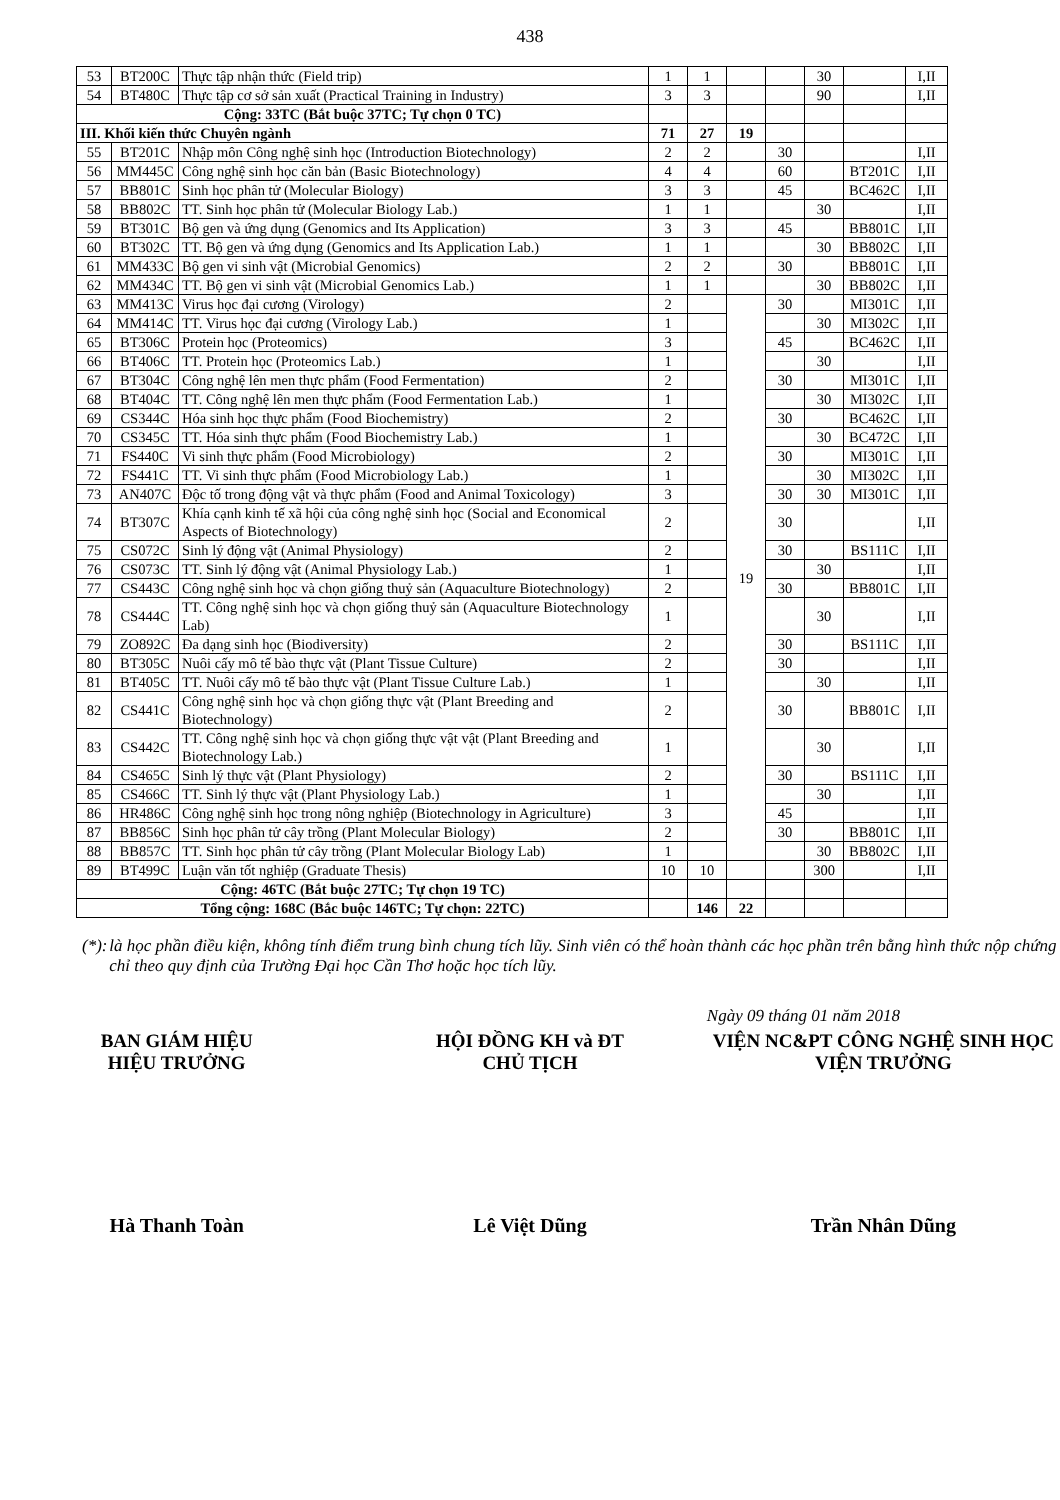438
| 53 | BT200C | Thực tập nhận thức (Field trip) | 1 | 1 | | | 30 | | I,II |
| 54 | BT480C | Thực tập cơ sở sản xuất (Practical Training in Industry) | 3 | 3 | | | 90 | | I,II |
| Cộng: 33TC (Bắt buộc 37TC; Tự chọn 0 TC) | | | | | | | | | |
| III. Khối kiến thức Chuyên ngành | | | 71 | 27 | 19 | | | | |
| 55 | BT201C | Nhập môn Công nghệ sinh học (Introduction Biotechnology) | 2 | 2 | | 30 | | | I,II |
| 56 | MM445C | Công nghệ sinh học căn bản (Basic Biotechnology) | 4 | 4 | | 60 | | BT201C | I,II |
| 57 | BB801C | Sinh học phân tử (Molecular Biology) | 3 | 3 | | 45 | | BC462C | I,II |
| 58 | BB802C | TT. Sinh học phân tử (Molecular Biology Lab.) | 1 | 1 | | | 30 | | I,II |
| 59 | BT301C | Bộ gen và ứng dụng (Genomics and Its Application) | 3 | 3 | | 45 | | BB801C | I,II |
| 60 | BT302C | TT. Bộ gen và ứng dụng (Genomics and Its Application Lab.) | 1 | 1 | | | 30 | BB802C | I,II |
| 61 | MM433C | Bộ gen vi sinh vật (Microbial Genomics) | 2 | 2 | | 30 | | BB801C | I,II |
| 62 | MM434C | TT. Bộ gen vi sinh vật (Microbial Genomics Lab.) | 1 | 1 | | | 30 | BB802C | I,II |
| 63 | MM413C | Virus học đại cương (Virology) | 2 | | 19 | 30 | | MI301C | I,II |
| 64 | MM414C | TT. Virus học đại cương (Virology Lab.) | 1 | | | | 30 | MI302C | I,II |
| 65 | BT306C | Protein học (Proteomics) | 3 | | | 45 | | BC462C | I,II |
| 66 | BT406C | TT. Protein học (Proteomics Lab.) | 1 | | | | 30 | | I,II |
| 67 | BT304C | Công nghệ lên men thực phẩm (Food Fermentation) | 2 | | | 30 | | MI301C | I,II |
| 68 | BT404C | TT. Công nghệ lên men thực phẩm (Food Fermentation Lab.) | 1 | | | | 30 | MI302C | I,II |
| 69 | CS344C | Hóa sinh học thực phẩm (Food Biochemistry) | 2 | | | 30 | | BC462C | I,II |
| 70 | CS345C | TT. Hóa sinh thực phẩm (Food Biochemistry Lab.) | 1 | | | | 30 | BC472C | I,II |
| 71 | FS440C | Vi sinh thực phẩm (Food Microbiology) | 2 | | | 30 | | MI301C | I,II |
| 72 | FS441C | TT. Vi sinh thực phẩm (Food Microbiology Lab.) | 1 | | | | 30 | MI302C | I,II |
| 73 | AN407C | Độc tố trong động vật và thực phẩm (Food and Animal Toxicology) | 3 | | | 30 | 30 | MI301C | I,II |
| 74 | BT307C | Khía cạnh kinh tế xã hội của công nghệ sinh học (Social and Economical Aspects of Biotechnology) | 2 | | | 30 | | | I,II |
| 75 | CS072C | Sinh lý động vật (Animal Physiology) | 2 | | | 30 | | BS111C | I,II |
| 76 | CS073C | TT. Sinh lý động vật (Animal Physiology Lab.) | 1 | | | | 30 | | I,II |
| 77 | CS443C | Công nghệ sinh học và chọn giống thuỷ sản (Aquaculture Biotechnology) | 2 | | | 30 | | BB801C | I,II |
| 78 | CS444C | TT. Công nghệ sinh học và chọn giống thuỷ sản (Aquaculture Biotechnology Lab) | 1 | | | | 30 | | I,II |
| 79 | ZO892C | Đa dạng sinh học (Biodiversity) | 2 | | | 30 | | BS111C | I,II |
| 80 | BT305C | Nuôi cấy mô tế bào thực vật (Plant Tissue Culture) | 2 | | | 30 | | | I,II |
| 81 | BT405C | TT. Nuôi cấy mô tế bào thực vật (Plant Tissue Culture Lab.) | 1 | | | | 30 | | I,II |
| 82 | CS441C | Công nghệ sinh học và chọn giống thực vật (Plant Breeding and Biotechnology) | 2 | | | 30 | | BB801C | I,II |
| 83 | CS442C | TT. Công nghệ sinh học và chọn giống thực vật vật (Plant Breeding and Biotechnology Lab.) | 1 | | | | 30 | | I,II |
| 84 | CS465C | Sinh lý thực vật (Plant Physiology) | 2 | | | 30 | | BS111C | I,II |
| 85 | CS466C | TT. Sinh lý thực vật (Plant Physiology Lab.) | 1 | | | | 30 | | I,II |
| 86 | HR486C | Công nghệ sinh học trong nông nghiệp (Biotechnology in Agriculture) | 3 | | | 45 | | | I,II |
| 87 | BB856C | Sinh học phân tử cây trồng (Plant Molecular Biology) | 2 | | | 30 | | BB801C | I,II |
| 88 | BB857C | TT. Sinh học phân tử cây trồng (Plant Molecular Biology Lab) | 1 | | | | 30 | BB802C | I,II |
| 89 | BT499C | Luận văn tốt nghiệp (Graduate Thesis) | 10 | 10 | | | 300 | | I,II |
| Cộng: 46TC (Bắt buộc 27TC; Tự chọn 19 TC) | | | | | | | | | |
| Tổng cộng: 168C (Bắc buộc 146TC; Tự chọn: 22TC) | | | | 146 | 22 | | | | |
(*):
là học phần điều kiện, không tính điểm trung bình chung tích lũy. Sinh viên có thể hoàn thành các học phần trên bằng hình thức nộp chứng chỉ theo quy định của Trường Đại học Cần Thơ hoặc học tích lũy.
Ngày 09 tháng 01 năm 2018
BAN GIÁM HIỆU
HIỆU TRƯỞNG
HỘI ĐỒNG KH và ĐT
CHỦ TỊCH
VIỆN NC&PT CÔNG NGHỆ SINH HỌC
VIỆN TRƯỞNG
Hà Thanh Toàn Lê Việt Dũng Trần Nhân Dũng